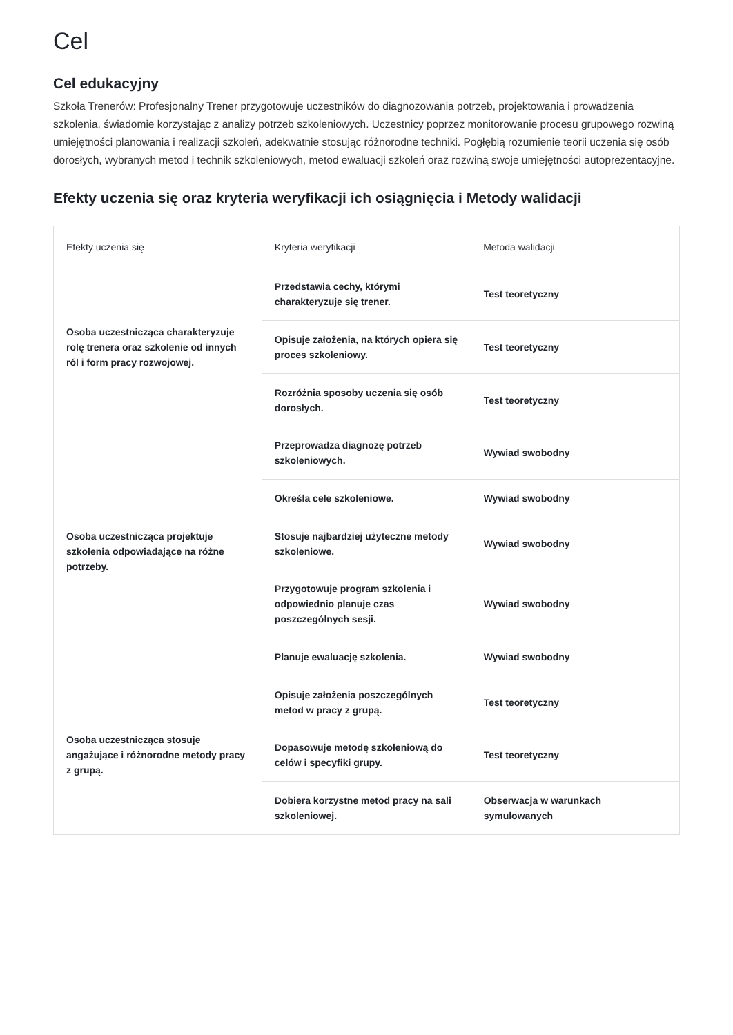Cel
Cel edukacyjny
Szkoła Trenerów: Profesjonalny Trener przygotowuje uczestników do diagnozowania potrzeb, projektowania i prowadzenia szkolenia, świadomie korzystając z analizy potrzeb szkoleniowych. Uczestnicy poprzez monitorowanie procesu grupowego rozwiną umiejętności planowania i realizacji szkoleń, adekwatnie stosując różnorodne techniki. Pogłębią rozumienie teorii uczenia się osób dorosłych, wybranych metod i technik szkoleniowych, metod ewaluacji szkoleń oraz rozwiną swoje umiejętności autoprezentacyjne.
Efekty uczenia się oraz kryteria weryfikacji ich osiągnięcia i Metody walidacji
| Efekty uczenia się | Kryteria weryfikacji | Metoda walidacji |
| --- | --- | --- |
| Osoba uczestnicząca charakteryzuje rolę trenera oraz szkolenie od innych ról i form pracy rozwojowej. | Przedstawia cechy, którymi charakteryzuje się trener. | Test teoretyczny |
| | Opisuje założenia, na których opiera się proces szkoleniowy. | Test teoretyczny |
| | Rozróżnia sposoby uczenia się osób dorosłych. | Test teoretyczny |
| Osoba uczestnicząca projektuje szkolenia odpowiadające na różne potrzeby. | Przeprowadza diagnozę potrzeb szkoleniowych. | Wywiad swobodny |
| | Określa cele szkoleniowe. | Wywiad swobodny |
| | Stosuje najbardziej użyteczne metody szkoleniowe. | Wywiad swobodny |
| | Przygotowuje program szkolenia i odpowiednio planuje czas poszczególnych sesji. | Wywiad swobodny |
| | Planuje ewaluację szkolenia. | Wywiad swobodny |
| Osoba uczestnicząca stosuje angażujące i różnorodne metody pracy z grupą. | Opisuje założenia poszczególnych metod w pracy z grupą. | Test teoretyczny |
| | Dopasowuje metodę szkoleniową do celów i specyfiki grupy. | Test teoretyczny |
| | Dobiera korzystne metod pracy na sali szkoleniowej. | Obserwacja w warunkach symulowanych |